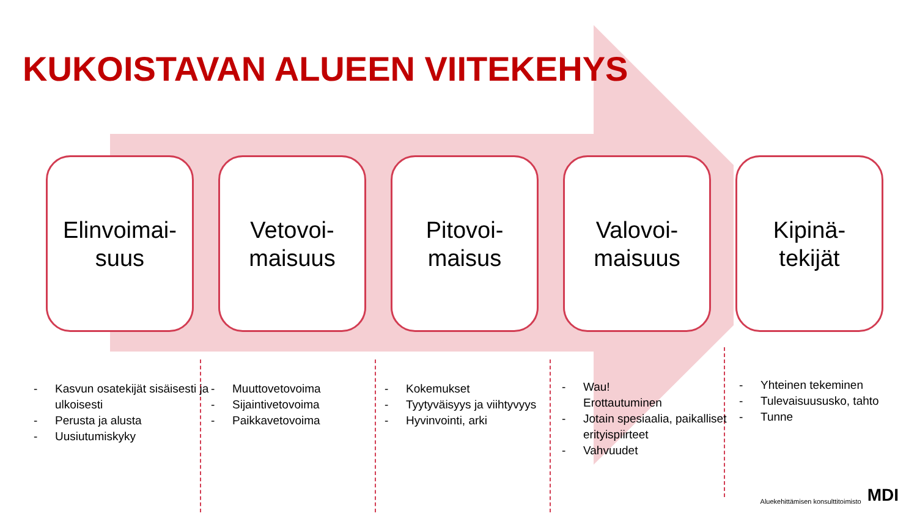KUKOISTAVAN ALUEEN VIITEKEHYS
Elinvoimai-
suus
Vetovoi-
maisuus
Pitovoi-
maisus
Valovoi-
maisuus
Kipinä-
tekijät
- Kasvun osatekijät sisäisesti ja ulkoisesti
- Perusta ja alusta
- Uusiutumiskyky
- Muuttovetovoima
- Sijaintivetovoima
- Paikkavetovoima
- Kokemukset
- Tyytyväisyys ja viihtyvyys
- Hyvinvointi, arki
- Wau!
Erottautuminen
- Jotain spesiaalia, paikalliset erityispiirteet
- Vahvuudet
- Yhteinen tekeminen
- Tulevaisuususko, tahto
- Tunne
Aluekehittämisen konsulttitoimisto MDI